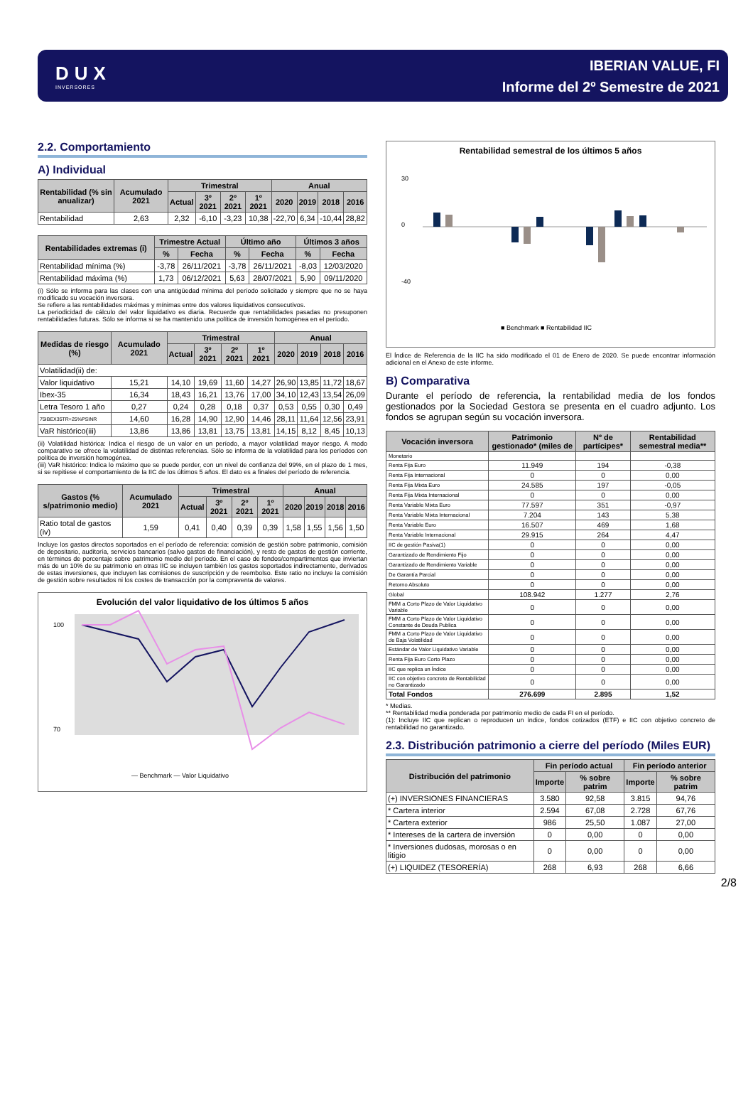DUX
INVERSORES
IBERIAN VALUE, FI
Informe del 2º Semestre de 2021
2.2. Comportamiento
A) Individual
| Rentabilidad (% sin anualizar) | Acumulado 2021 | Trimestral | | | | Anual | | | |
| --- | --- | --- | --- | --- | --- | --- | --- | --- | --- |
| | | Actual | 3º 2021 | 2º 2021 | 1º 2021 | 2020 | 2019 | 2018 | 2016 |
| Rentabilidad | 2,63 | 2,32 | -6,10 | -3,23 | 10,38 | -22,70 | 6,34 | -10,44 | 28,82 |
| Rentabilidades extremas (i) | Trimestre Actual | | Último año | | Últimos 3 años | |
| --- | --- | --- | --- | --- | --- | --- |
| | % | Fecha | % | Fecha | % | Fecha |
| Rentabilidad mínima (%) | -3,78 | 26/11/2021 | -3,78 | 26/11/2021 | -8,03 | 12/03/2020 |
| Rentabilidad máxima (%) | 1,73 | 06/12/2021 | 5,63 | 28/07/2021 | 5,90 | 09/11/2020 |
(i) Sólo se informa para las clases con una antigüedad mínima del período solicitado y siempre que no se haya modificado su vocación inversora.
Se refiere a las rentabilidades máximas y mínimas entre dos valores liquidativos consecutivos.
La periodicidad de cálculo del valor liquidativo es diaria. Recuerde que rentabilidades pasadas no presuponen rentabilidades futuras. Sólo se informa si se ha mantenido una política de inversión homogénea en el período.
| Medidas de riesgo (%) | Acumulado 2021 | Trimestral | | | | Anual | | | |
| --- | --- | --- | --- | --- | --- | --- | --- | --- | --- |
| | | Actual | 3º 2021 | 2º 2021 | 1º 2021 | 2020 | 2019 | 2018 | 2016 |
| Volatilidad(ii) de: | | | | | | | | | |
| Valor liquidativo | 15,21 | 14,10 | 19,69 | 11,60 | 14,27 | 26,90 | 13,85 | 11,72 | 18,67 |
| Ibex-35 | 16,34 | 18,43 | 16,21 | 13,76 | 17,00 | 34,10 | 12,43 | 13,54 | 26,09 |
| Letra Tesoro 1 año | 0,27 | 0,24 | 0,28 | 0,18 | 0,37 | 0,53 | 0,55 | 0,30 | 0,49 |
| 75IBEX35TR+25%PSINR | 14,60 | 16,28 | 14,90 | 12,90 | 14,46 | 28,11 | 11,64 | 12,56 | 23,91 |
| VaR histórico(iii) | 13,86 | 13,86 | 13,81 | 13,75 | 13,81 | 14,15 | 8,12 | 8,45 | 10,13 |
(ii) Volatilidad histórica: Indica el riesgo de un valor en un período, a mayor volatilidad mayor riesgo. A modo comparativo se ofrece la volatilidad de distintas referencias. Sólo se informa de la volatilidad para los períodos con política de inversión homogénea.
(iii) VaR histórico: Indica lo máximo que se puede perder, con un nivel de confianza del 99%, en el plazo de 1 mes, si se repitiese el comportamiento de la IIC de los últimos 5 años. El dato es a finales del período de referencia.
| Gastos (% s/patrimonio medio) | Acumulado 2021 | Trimestral | | | | Anual | | | |
| --- | --- | --- | --- | --- | --- | --- | --- | --- | --- |
| | | Actual | 3º 2021 | 2º 2021 | 1º 2021 | 2020 | 2019 | 2018 | 2016 |
| Ratio total de gastos (iv) | 1,59 | 0,41 | 0,40 | 0,39 | 0,39 | 1,58 | 1,55 | 1,56 | 1,50 |
Incluye los gastos directos soportados en el período de referencia: comisión de gestión sobre patrimonio, comisión de depositario, auditoría, servicios bancarios (salvo gastos de financiación), y resto de gastos de gestión corriente, en términos de porcentaje sobre patrimonio medio del período. En el caso de fondos/compartimentos que inviertan más de un 10% de su patrimonio en otras IIC se incluyen también los gastos soportados indirectamente, derivados de estas inversiones, que incluyen las comisiones de suscripción y de reembolso. Este ratio no incluye la comisión de gestión sobre resultados ni los costes de transacción por la compraventa de valores.
Evolución del valor liquidativo de los últimos 5 años
100
70
— Benchmark — Valor Liquidativo
Rentabilidad semestral de los últimos 5 años
30
0
-40
■ Benchmark ■ Rentabilidad IIC
El Índice de Referencia de la IIC ha sido modificado el 01 de Enero de 2020. Se puede encontrar información adicional en el Anexo de este informe.
B) Comparativa
Durante el período de referencia, la rentabilidad media de los fondos gestionados por la Sociedad Gestora se presenta en el cuadro adjunto. Los fondos se agrupan según su vocación inversora.
| Vocación inversora | Patrimonio gestionado* (miles de | Nº de partícipes* | Rentabilidad semestral media** |
| --- | --- | --- | --- |
| Monetario | | | |
| Renta Fija Euro | 11.949 | 194 | -0,38 |
| Renta Fija Internacional | 0 | 0 | 0,00 |
| Renta Fija Mixta Euro | 24.585 | 197 | -0,05 |
| Renta Fija Mixta Internacional | 0 | 0 | 0,00 |
| Renta Variable Mixta Euro | 77.597 | 351 | -0,97 |
| Renta Variable Mixta Internacional | 7.204 | 143 | 5,38 |
| Renta Variable Euro | 16.507 | 469 | 1,68 |
| Renta Variable Internacional | 29.915 | 264 | 4,47 |
| IIC de gestión Pasiva(1) | 0 | 0 | 0,00 |
| Garantizado de Rendimiento Fijo | 0 | 0 | 0,00 |
| Garantizado de Rendimiento Variable | 0 | 0 | 0,00 |
| De Garantía Parcial | 0 | 0 | 0,00 |
| Retorno Absoluto | 0 | 0 | 0,00 |
| Global | 108.942 | 1.277 | 2,76 |
| FMM a Corto Plazo de Valor Liquidativo Variable | 0 | 0 | 0,00 |
| FMM a Corto Plazo de Valor Liquidativo Constante de Deuda Publica | 0 | 0 | 0,00 |
| FMM a Corto Plazo de Valor Liquidativo de Baja Volatilidad | 0 | 0 | 0,00 |
| Estándar de Valor Liquidativo Variable | 0 | 0 | 0,00 |
| Renta Fija Euro Corto Plazo | 0 | 0 | 0,00 |
| IIC que replica un Índice | 0 | 0 | 0,00 |
| IIC con objetivo concreto de Rentabilidad no Garantizado | 0 | 0 | 0,00 |
| Total Fondos | 276.699 | 2.895 | 1,52 |
* Medias.
** Rentabilidad media ponderada por patrimonio medio de cada FI en el período.
(1): Incluye IIC que replican o reproducen un índice, fondos cotizados (ETF) e IIC con objetivo concreto de rentabilidad no garantizado.
2.3. Distribución patrimonio a cierre del período (Miles EUR)
| Distribución del patrimonio | Fin período actual | | Fin período anterior | |
| --- | --- | --- | --- | --- |
| | Importe | % sobre patrim | Importe | % sobre patrim |
| (+) INVERSIONES FINANCIERAS | 3.580 | 92,58 | 3.815 | 94,76 |
| * Cartera interior | 2.594 | 67,08 | 2.728 | 67,76 |
| * Cartera exterior | 986 | 25,50 | 1.087 | 27,00 |
| * Intereses de la cartera de inversión | 0 | 0,00 | 0 | 0,00 |
| * Inversiones dudosas, morosas o en litigio | 0 | 0,00 | 0 | 0,00 |
| (+) LIQUIDEZ (TESORERÍA) | 268 | 6,93 | 268 | 6,66 |
2/8